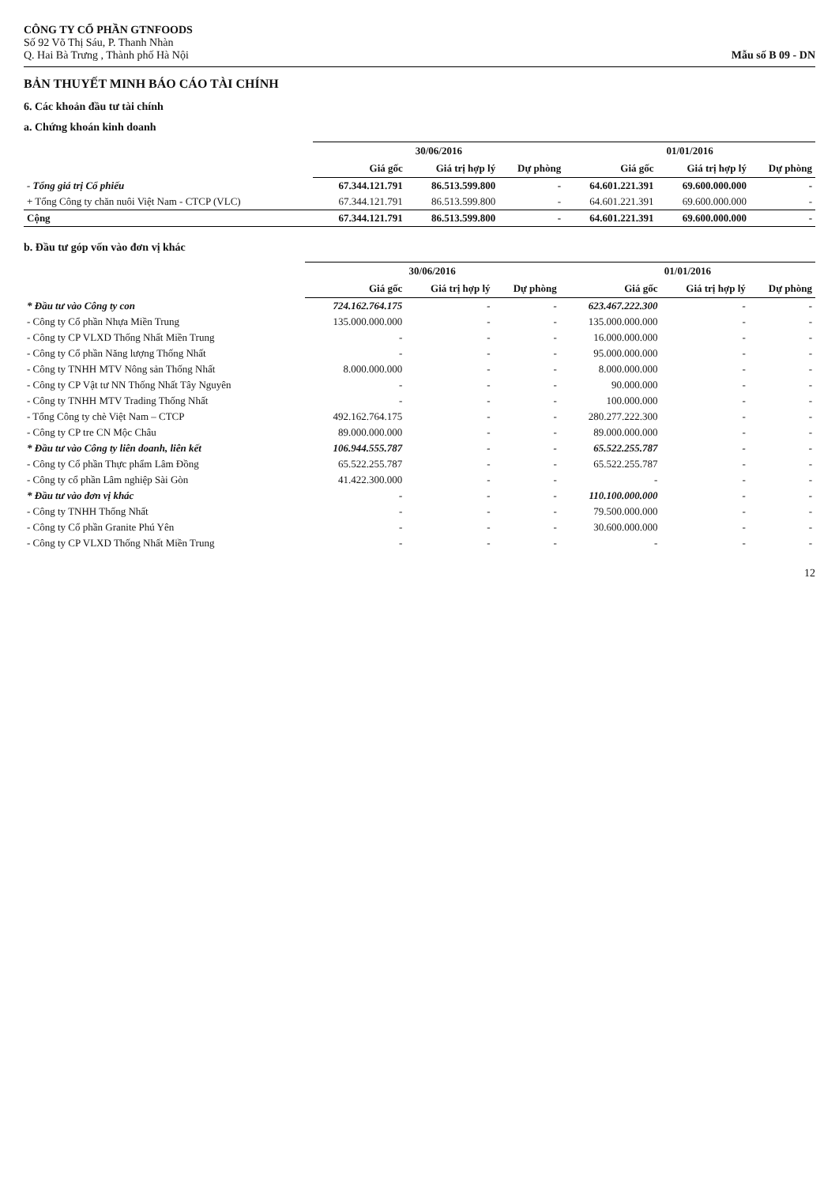CÔNG TY CỔ PHẦN GTNFOODS
Số 92 Võ Thị Sáu, P. Thanh Nhàn
Q. Hai Bà Trưng , Thành phố Hà Nội
Mẫu số B 09 - DN
BẢN THUYẾT MINH BÁO CÁO TÀI CHÍNH
6. Các khoản đầu tư tài chính
a. Chứng khoán kinh doanh
| | 30/06/2016 | | | 01/01/2016 | | |
| --- | --- | --- | --- | --- | --- | --- |
| | Giá gốc | Giá trị hợp lý | Dự phòng | Giá gốc | Giá trị hợp lý | Dự phòng |
| - Tổng giá trị Cổ phiếu | 67.344.121.791 | 86.513.599.800 | - | 64.601.221.391 | 69.600.000.000 | - |
| + Tổng Công ty chăn nuôi Việt Nam - CTCP (VLC) | 67.344.121.791 | 86.513.599.800 | - | 64.601.221.391 | 69.600.000.000 | - |
| Cộng | 67.344.121.791 | 86.513.599.800 | - | 64.601.221.391 | 69.600.000.000 | - |
b. Đầu tư góp vốn vào đơn vị khác
| | 30/06/2016 | | | 01/01/2016 | | |
| --- | --- | --- | --- | --- | --- | --- |
| | Giá gốc | Giá trị hợp lý | Dự phòng | Giá gốc | Giá trị hợp lý | Dự phòng |
| * Đầu tư vào Công ty con | 724.162.764.175 | - | - | 623.467.222.300 | - | - |
| - Công ty Cổ phần Nhựa Miền Trung | 135.000.000.000 | - | - | 135.000.000.000 | - | - |
| - Công ty CP VLXD Thống Nhất Miền Trung | - | - | - | 16.000.000.000 | - | - |
| - Công ty Cổ phần Năng lượng Thống Nhất | - | - | - | 95.000.000.000 | - | - |
| - Công ty TNHH MTV Nông sản Thống Nhất | 8.000.000.000 | - | - | 8.000.000.000 | - | - |
| - Công ty CP Vật tư NN Thống Nhất Tây Nguyên | - | - | - | 90.000.000 | - | - |
| - Công ty TNHH MTV Trading Thống Nhất | - | - | - | 100.000.000 | - | - |
| - Tổng Công ty chè Việt Nam – CTCP | 492.162.764.175 | - | - | 280.277.222.300 | - | - |
| - Công ty CP tre CN Mộc Châu | 89.000.000.000 | - | - | 89.000.000.000 | - | - |
| * Đầu tư vào Công ty liên doanh, liên kết | 106.944.555.787 | - | - | 65.522.255.787 | - | - |
| - Công ty Cổ phần Thực phẩm Lâm Đồng | 65.522.255.787 | - | - | 65.522.255.787 | - | - |
| - Công ty cổ phần Lâm nghiệp Sài Gòn | 41.422.300.000 | - | - | - | - | - |
| * Đầu tư vào đơn vị khác | - | - | - | 110.100.000.000 | - | - |
| - Công ty TNHH Thống Nhất | - | - | - | 79.500.000.000 | - | - |
| - Công ty Cổ phần Granite Phú Yên | - | - | - | 30.600.000.000 | - | - |
| - Công ty CP VLXD Thống Nhất Miền Trung | - | - | - | - | - | - |
12